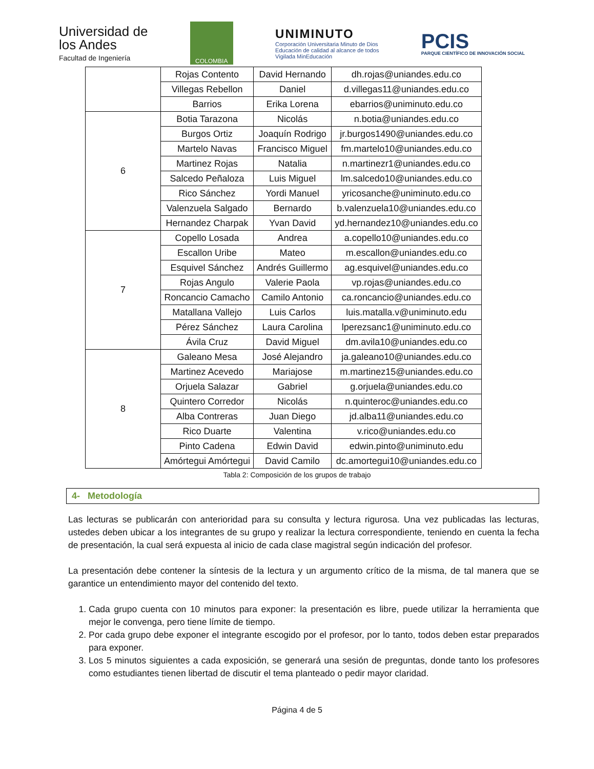Universidad de
los Andes
Facultad de Ingeniería
COLOMBIA
UNIMINUTO
Corporación Universitaria Minuto de Dios
Educación de calidad al alcance de todos
Vigilada MinEducación
PCIS
PARQUE CIENTÍFICO DE INNOVACIÓN SOCIAL
| | Rojas Contento | David Hernando | dh.rojas@uniandes.edu.co |
| | Villegas Rebellon | Daniel | d.villegas11@uniandes.edu.co |
| | Barrios | Erika Lorena | ebarrios@uniminuto.edu.co |
| 6 | Botia Tarazona | Nicolás | n.botia@uniandes.edu.co |
| | Burgos Ortiz | Joaquín Rodrigo | jr.burgos1490@uniandes.edu.co |
| | Martelo Navas | Francisco Miguel | fm.martelo10@uniandes.edu.co |
| | Martinez Rojas | Natalia | n.martinezr1@uniandes.edu.co |
| | Salcedo Peñaloza | Luis Miguel | lm.salcedo10@uniandes.edu.co |
| | Rico Sánchez | Yordi Manuel | yricosanche@uniminuto.edu.co |
| | Valenzuela Salgado | Bernardo | b.valenzuela10@uniandes.edu.co |
| | Hernandez Charpak | Yvan David | yd.hernandez10@uniandes.edu.co |
| 7 | Copello Losada | Andrea | a.copello10@uniandes.edu.co |
| | Escallon Uribe | Mateo | m.escallon@uniandes.edu.co |
| | Esquivel Sánchez | Andrés Guillermo | ag.esquivel@uniandes.edu.co |
| | Rojas Angulo | Valerie Paola | vp.rojas@uniandes.edu.co |
| | Roncancio Camacho | Camilo Antonio | ca.roncancio@uniandes.edu.co |
| | Matallana Vallejo | Luis Carlos | luis.matalla.v@uniminuto.edu |
| | Pérez Sánchez | Laura Carolina | lperezsanc1@uniminuto.edu.co |
| | Ávila Cruz | David Miguel | dm.avila10@uniandes.edu.co |
| 8 | Galeano Mesa | José Alejandro | ja.galeano10@uniandes.edu.co |
| | Martinez Acevedo | Mariajose | m.martinez15@uniandes.edu.co |
| | Orjuela Salazar | Gabriel | g.orjuela@uniandes.edu.co |
| | Quintero Corredor | Nicolás | n.quinteroc@uniandes.edu.co |
| | Alba Contreras | Juan Diego | jd.alba11@uniandes.edu.co |
| | Rico Duarte | Valentina | v.rico@uniandes.edu.co |
| | Pinto Cadena | Edwin David | edwin.pinto@uniminuto.edu |
| | Amórtegui Amórtegui | David Camilo | dc.amortegui10@uniandes.edu.co |
Tabla 2: Composición de los grupos de trabajo
4- Metodología
Las lecturas se publicarán con anterioridad para su consulta y lectura rigurosa. Una vez publicadas las lecturas, ustedes deben ubicar a los integrantes de su grupo y realizar la lectura correspondiente, teniendo en cuenta la fecha de presentación, la cual será expuesta al inicio de cada clase magistral según indicación del profesor.
La presentación debe contener la síntesis de la lectura y un argumento crítico de la misma, de tal manera que se garantice un entendimiento mayor del contenido del texto.
1. Cada grupo cuenta con 10 minutos para exponer: la presentación es libre, puede utilizar la herramienta que mejor le convenga, pero tiene límite de tiempo.
2. Por cada grupo debe exponer el integrante escogido por el profesor, por lo tanto, todos deben estar preparados para exponer.
3. Los 5 minutos siguientes a cada exposición, se generará una sesión de preguntas, donde tanto los profesores como estudiantes tienen libertad de discutir el tema planteado o pedir mayor claridad.
Página 4 de 5